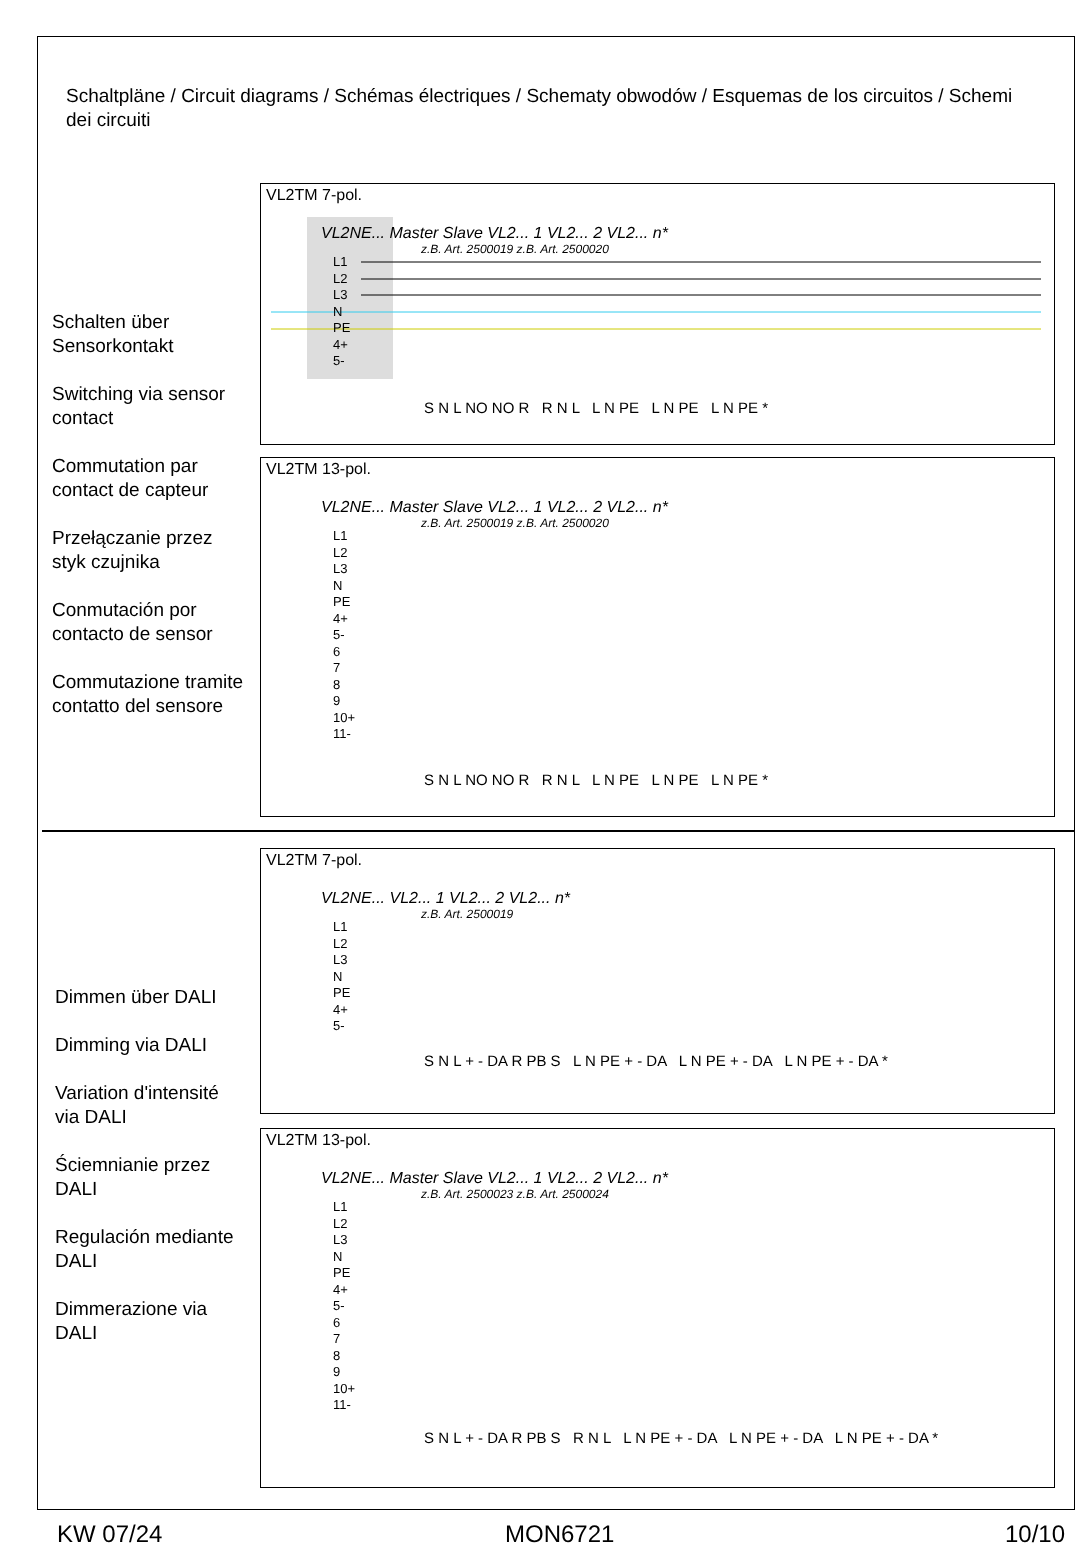Schaltpläne / Circuit diagrams / Schémas électriques / Schematy obwodów / Esquemas de los circuitos / Schemi dei circuiti
Schalten über
Sensorkontakt
Switching via sensor
contact
Commutation par
contact de capteur
Przełączanie przez
styk czujnika
Conmutación por
contacto de sensor
Commutazione tramite
contatto del sensore
VL2TM 7-pol.
VL2NE... Master Slave VL2... 1 VL2... 2 VL2... n*
z.B. Art. 2500019 z.B. Art. 2500020
L1
L2
L3
N
PE
4+
5-
S N L NO NO R R N L L N PE L N PE L N PE *
VL2TM 13-pol.
VL2NE... Master Slave VL2... 1 VL2... 2 VL2... n*
z.B. Art. 2500019 z.B. Art. 2500020
L1
L2
L3
N
PE
4+
5-
6
7
8
9
10+
11-
S N L NO NO R R N L L N PE L N PE L N PE *
Dimmen über DALI
Dimming via DALI
Variation d'intensité
via DALI
Ściemnianie przez
DALI
Regulación mediante
DALI
Dimmerazione via
DALI
VL2TM 7-pol.
VL2NE... VL2... 1 VL2... 2 VL2... n*
z.B. Art. 2500019
L1
L2
L3
N
PE
4+
5-
S N L + - DA R PB S L N PE + - DA L N PE + - DA L N PE + - DA *
VL2TM 13-pol.
VL2NE... Master Slave VL2... 1 VL2... 2 VL2... n*
z.B. Art. 2500023 z.B. Art. 2500024
L1
L2
L3
N
PE
4+
5-
6
7
8
9
10+
11-
S N L + - DA R PB S R N L L N PE + - DA L N PE + - DA L N PE + - DA *
KW 07/24 MON6721 10/10